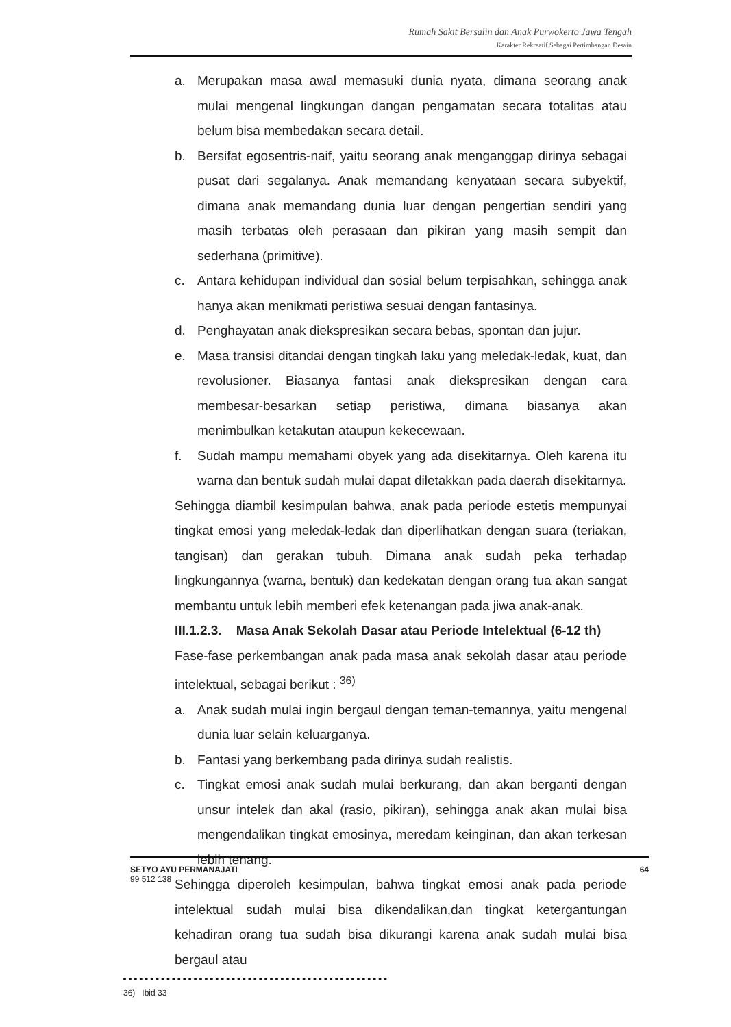Rumah Sakit Bersalin dan Anak Purwokerto Jawa Tengah
Karakter Rekreatif Sebagai Pertimbangan Desain
a. Merupakan masa awal memasuki dunia nyata, dimana seorang anak mulai mengenal lingkungan dangan pengamatan secara totalitas atau belum bisa membedakan secara detail.
b. Bersifat egosentris-naif, yaitu seorang anak menganggap dirinya sebagai pusat dari segalanya. Anak memandang kenyataan secara subyektif, dimana anak memandang dunia luar dengan pengertian sendiri yang masih terbatas oleh perasaan dan pikiran yang masih sempit dan sederhana (primitive).
c. Antara kehidupan individual dan sosial belum terpisahkan, sehingga anak hanya akan menikmati peristiwa sesuai dengan fantasinya.
d. Penghayatan anak diekspresikan secara bebas, spontan dan jujur.
e. Masa transisi ditandai dengan tingkah laku yang meledak-ledak, kuat, dan revolusioner. Biasanya fantasi anak diekspresikan dengan cara membesar-besarkan setiap peristiwa, dimana biasanya akan menimbulkan ketakutan ataupun kekecewaan.
f. Sudah mampu memahami obyek yang ada disekitarnya. Oleh karena itu warna dan bentuk sudah mulai dapat diletakkan pada daerah disekitarnya.
Sehingga diambil kesimpulan bahwa, anak pada periode estetis mempunyai tingkat emosi yang meledak-ledak dan diperlihatkan dengan suara (teriakan, tangisan) dan gerakan tubuh. Dimana anak sudah peka terhadap lingkungannya (warna, bentuk) dan kedekatan dengan orang tua akan sangat membantu untuk lebih memberi efek ketenangan pada jiwa anak-anak.
III.1.2.3. Masa Anak Sekolah Dasar atau Periode Intelektual (6-12 th)
Fase-fase perkembangan anak pada masa anak sekolah dasar atau periode intelektual, sebagai berikut : <sup>36)</sup>
a. Anak sudah mulai ingin bergaul dengan teman-temannya, yaitu mengenal dunia luar selain keluarganya.
b. Fantasi yang berkembang pada dirinya sudah realistis.
c. Tingkat emosi anak sudah mulai berkurang, dan akan berganti dengan unsur intelek dan akal (rasio, pikiran), sehingga anak akan mulai bisa mengendalikan tingkat emosinya, meredam keinginan, dan akan terkesan lebih tenang.
Sehingga diperoleh kesimpulan, bahwa tingkat emosi anak pada periode intelektual sudah mulai bisa dikendalikan,dan tingkat ketergantungan kehadiran orang tua sudah bisa dikurangi karena anak sudah mulai bisa bergaul atau
36) Ibid 33
SETYO AYU PERMANAJATI
99 512 138
64